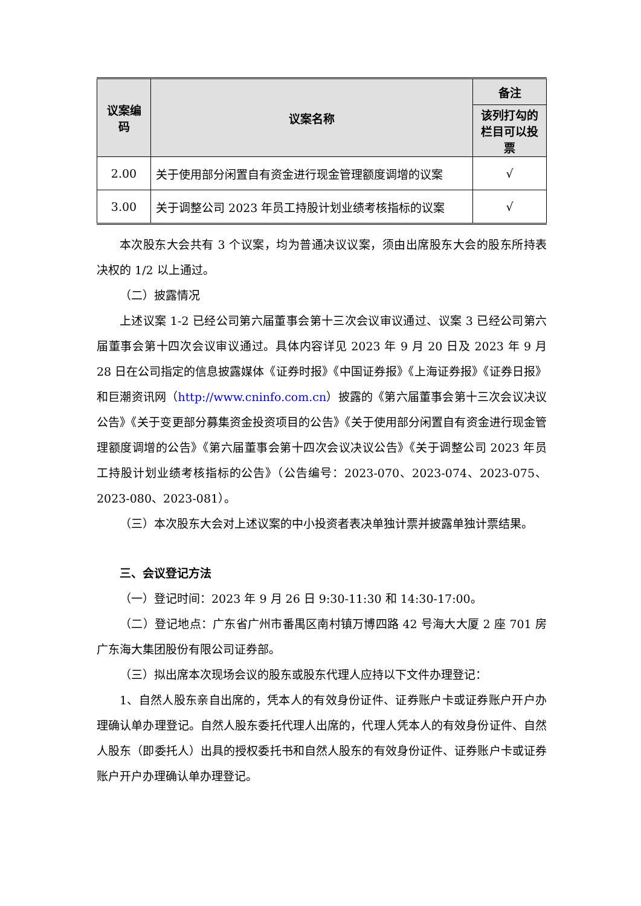| 议案编码 | 议案名称 | 备注 |
| --- | --- | --- |
| | | 该列打勾的栏目可以投票 |
| 2.00 | 关于使用部分闲置自有资金进行现金管理额度调增的议案 | √ |
| 3.00 | 关于调整公司 2023 年员工持股计划业绩考核指标的议案 | √ |
本次股东大会共有 3 个议案，均为普通决议议案，须由出席股东大会的股东所持表决权的 1/2 以上通过。
（二）披露情况
上述议案 1-2 已经公司第六届董事会第十三次会议审议通过、议案 3 已经公司第六届董事会第十四次会议审议通过。具体内容详见 2023 年 9 月 20 日及 2023 年 9 月 28 日在公司指定的信息披露媒体《证券时报》《中国证券报》《上海证券报》《证券日报》和巨潮资讯网（http://www.cninfo.com.cn）披露的《第六届董事会第十三次会议决议公告》《关于变更部分募集资金投资项目的公告》《关于使用部分闲置自有资金进行现金管理额度调增的公告》《第六届董事会第十四次会议决议公告》《关于调整公司 2023 年员工持股计划业绩考核指标的公告》（公告编号：2023-070、2023-074、2023-075、2023-080、2023-081）。
（三）本次股东大会对上述议案的中小投资者表决单独计票并披露单独计票结果。
三、会议登记方法
（一）登记时间：2023 年 9 月 26 日 9:30-11:30 和 14:30-17:00。
（二）登记地点：广东省广州市番禺区南村镇万博四路 42 号海大大厦 2 座 701 房广东海大集团股份有限公司证券部。
（三）拟出席本次现场会议的股东或股东代理人应持以下文件办理登记：
1、自然人股东亲自出席的，凭本人的有效身份证件、证券账户卡或证券账户开户办理确认单办理登记。自然人股东委托代理人出席的，代理人凭本人的有效身份证件、自然人股东（即委托人）出具的授权委托书和自然人股东的有效身份证件、证券账户卡或证券账户开户办理确认单办理登记。